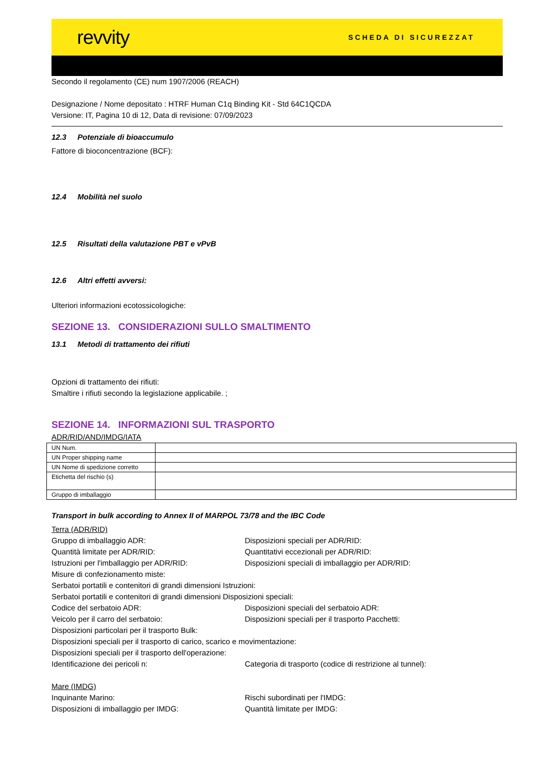revvity
SCHEDA DI SICUREZZAT
Secondo il regolamento (CE) num 1907/2006 (REACH)
Designazione / Nome depositato : HTRF Human C1q Binding Kit - Std 64C1QCDA
Versione: IT, Pagina 10 di 12, Data di revisione: 07/09/2023
12.3 Potenziale di bioaccumulo
Fattore di bioconcentrazione (BCF):
12.4 Mobilità nel suolo
12.5 Risultati della valutazione PBT e vPvB
12.6 Altri effetti avversi:
Ulteriori informazioni ecotossicologiche:
SEZIONE 13. CONSIDERAZIONI SULLO SMALTIMENTO
13.1 Metodi di trattamento dei rifiuti
Opzioni di trattamento dei rifiuti:
Smaltire i rifiuti secondo la legislazione applicabile. ;
SEZIONE 14. INFORMAZIONI SUL TRASPORTO
ADR/RID/AND/IMDG/IATA
| UN Num. | |
| UN Proper shipping name | |
| UN Nome di spedizione corretto | |
| Etichetta del rischio (s) | |
| Gruppo di imballaggio | |
Transport in bulk according to Annex II of MARPOL 73/78 and the IBC Code
Terra (ADR/RID)
Gruppo di imballaggio ADR: Disposizioni speciali per ADR/RID:
Quantità limitate per ADR/RID: Quantitativi eccezionali per ADR/RID:
Istruzioni per l'imballaggio per ADR/RID: Disposizioni speciali di imballaggio per ADR/RID:
Misure di confezionamento miste:
Serbatoi portatili e contenitori di grandi dimensioni Istruzioni:
Serbatoi portatili e contenitori di grandi dimensioni Disposizioni speciali:
Codice del serbatoio ADR: Disposizioni speciali del serbatoio ADR:
Veicolo per il carro del serbatoio: Disposizioni speciali per il trasporto Pacchetti:
Disposizioni particolari per il trasporto Bulk:
Disposizioni speciali per il trasporto di carico, scarico e movimentazione:
Disposizioni speciali per il trasporto dell'operazione:
Identificazione dei pericoli n: Categoria di trasporto (codice di restrizione al tunnel):
Mare (IMDG)
Inquinante Marino: Rischi subordinati per l'IMDG:
Disposizioni di imballaggio per IMDG: Quantità limitate per IMDG: